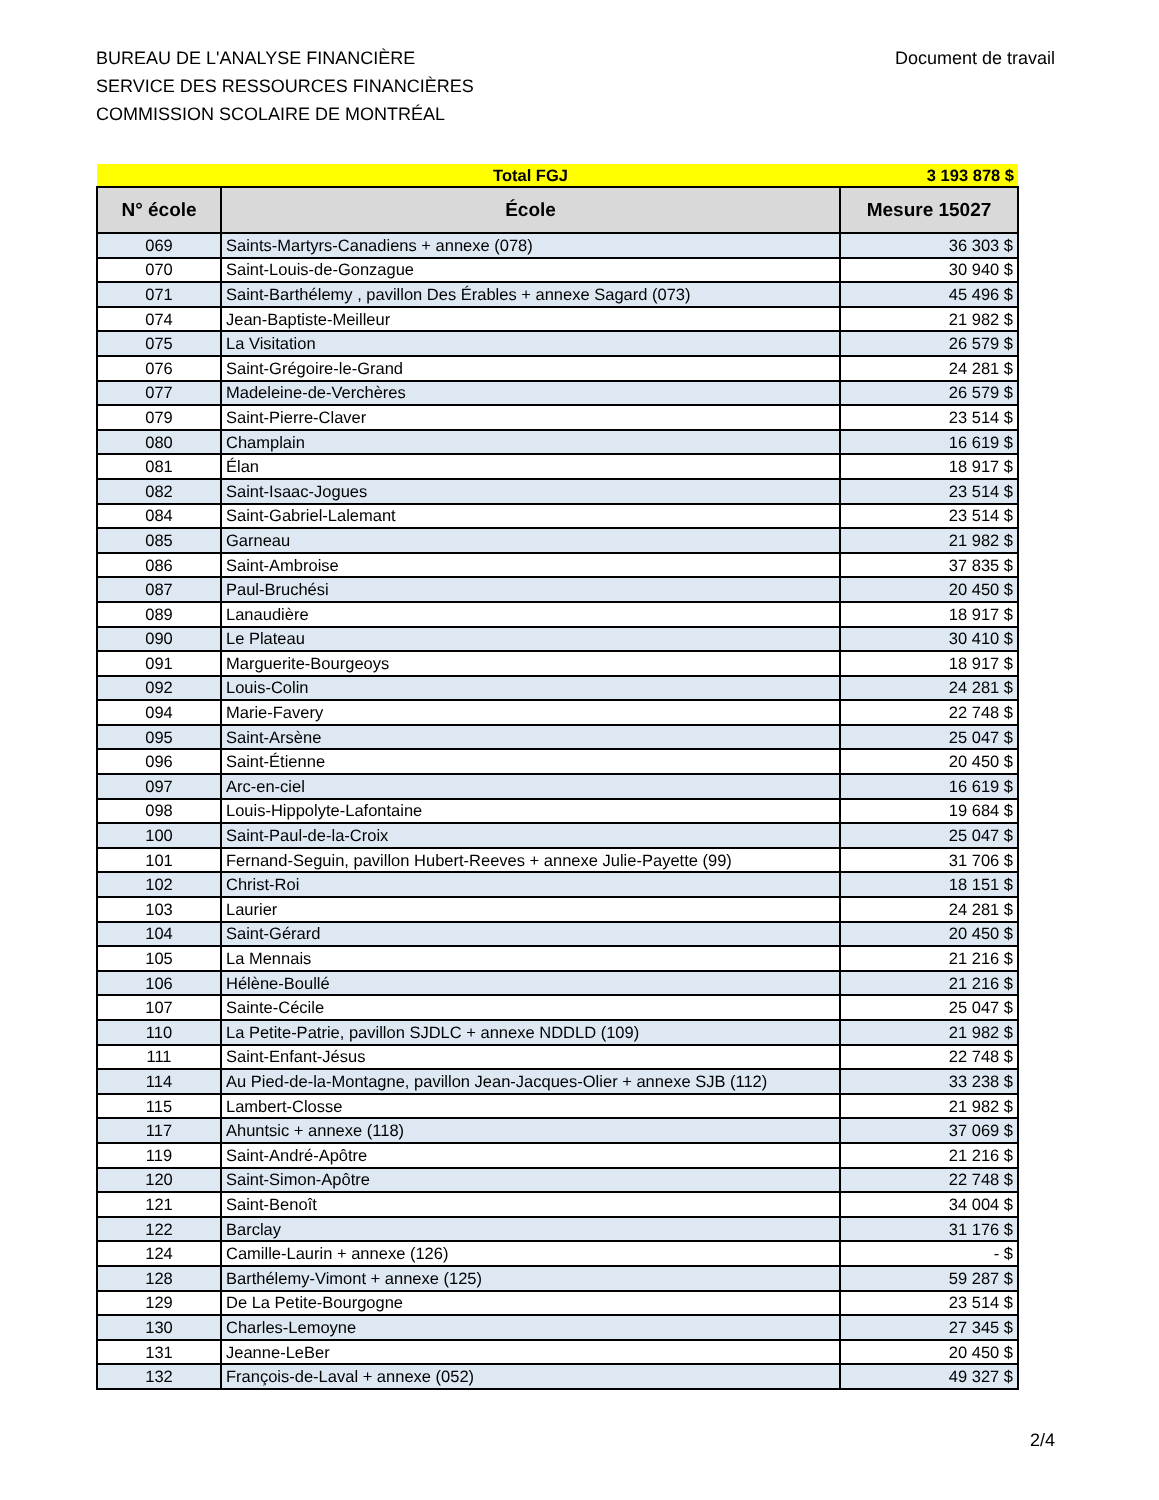BUREAU DE L'ANALYSE FINANCIÈRE
SERVICE DES RESSOURCES FINANCIÈRES
COMMISSION SCOLAIRE DE MONTRÉAL
Document de travail
| | Total FGJ | 3 193 878 $ |
| N° école | École | Mesure 15027 |
| 069 | Saints-Martyrs-Canadiens + annexe (078) | 36 303 $ |
| 070 | Saint-Louis-de-Gonzague | 30 940 $ |
| 071 | Saint-Barthélemy , pavillon Des Érables + annexe Sagard (073) | 45 496 $ |
| 074 | Jean-Baptiste-Meilleur | 21 982 $ |
| 075 | La Visitation | 26 579 $ |
| 076 | Saint-Grégoire-le-Grand | 24 281 $ |
| 077 | Madeleine-de-Verchères | 26 579 $ |
| 079 | Saint-Pierre-Claver | 23 514 $ |
| 080 | Champlain | 16 619 $ |
| 081 | Élan | 18 917 $ |
| 082 | Saint-Isaac-Jogues | 23 514 $ |
| 084 | Saint-Gabriel-Lalemant | 23 514 $ |
| 085 | Garneau | 21 982 $ |
| 086 | Saint-Ambroise | 37 835 $ |
| 087 | Paul-Bruchési | 20 450 $ |
| 089 | Lanaudière | 18 917 $ |
| 090 | Le Plateau | 30 410 $ |
| 091 | Marguerite-Bourgeoys | 18 917 $ |
| 092 | Louis-Colin | 24 281 $ |
| 094 | Marie-Favery | 22 748 $ |
| 095 | Saint-Arsène | 25 047 $ |
| 096 | Saint-Étienne | 20 450 $ |
| 097 | Arc-en-ciel | 16 619 $ |
| 098 | Louis-Hippolyte-Lafontaine | 19 684 $ |
| 100 | Saint-Paul-de-la-Croix | 25 047 $ |
| 101 | Fernand-Seguin, pavillon Hubert-Reeves + annexe Julie-Payette (99) | 31 706 $ |
| 102 | Christ-Roi | 18 151 $ |
| 103 | Laurier | 24 281 $ |
| 104 | Saint-Gérard | 20 450 $ |
| 105 | La Mennais | 21 216 $ |
| 106 | Hélène-Boullé | 21 216 $ |
| 107 | Sainte-Cécile | 25 047 $ |
| 110 | La Petite-Patrie, pavillon SJDLC + annexe NDDLD (109) | 21 982 $ |
| 111 | Saint-Enfant-Jésus | 22 748 $ |
| 114 | Au Pied-de-la-Montagne, pavillon Jean-Jacques-Olier + annexe SJB (112) | 33 238 $ |
| 115 | Lambert-Closse | 21 982 $ |
| 117 | Ahuntsic + annexe (118) | 37 069 $ |
| 119 | Saint-André-Apôtre | 21 216 $ |
| 120 | Saint-Simon-Apôtre | 22 748 $ |
| 121 | Saint-Benoît | 34 004 $ |
| 122 | Barclay | 31 176 $ |
| 124 | Camille-Laurin + annexe (126) | - $ |
| 128 | Barthélemy-Vimont + annexe (125) | 59 287 $ |
| 129 | De La Petite-Bourgogne | 23 514 $ |
| 130 | Charles-Lemoyne | 27 345 $ |
| 131 | Jeanne-LeBer | 20 450 $ |
| 132 | François-de-Laval + annexe (052) | 49 327 $ |
2/4